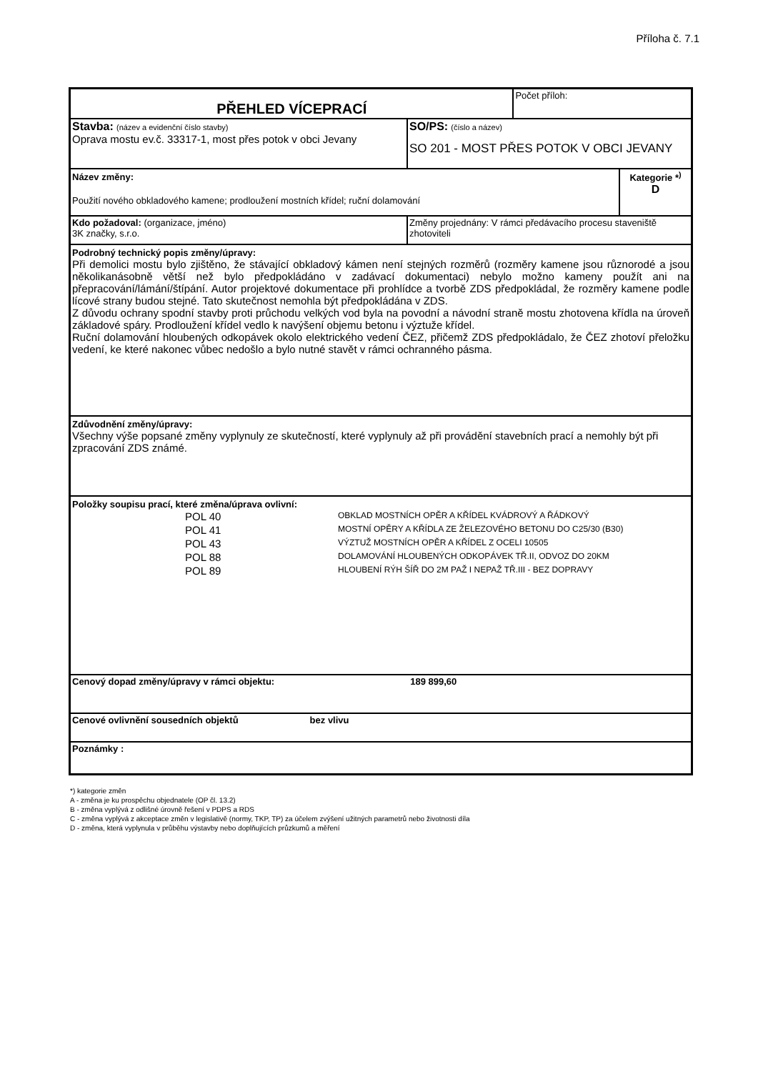Příloha č. 7.1
| PŘEHLED VÍCEPRACÍ | | Počet příloh: | |
| Stavba: (název a evidenční číslo stavby) Oprava mostu ev.č. 33317-1, most přes potok v obci Jevany | SO/PS: (číslo a název) SO 201 - MOST PŘES POTOK V OBCI JEVANY | | |
| Název změny: Použití nového obkladového kamene; prodloužení mostních křídel; ruční dolamování | | | Kategorie *<sup>)</sup> D |
| Kdo požadoval: (organizace, jméno) 3K značky, s.r.o. | Změny projednány: V rámci předávacího procesu staveniště zhotoviteli | | |
| Podrobný technický popis změny/úpravy: Při demolici mostu bylo zjištěno, že stávající obkladový kámen není stejných rozměrů (rozměry kamene jsou různorodé a jsou několikanásobně větší než bylo předpokládáno v zadávací dokumentaci) nebylo možno kameny použít ani na přepracování/lámání/štípání. Autor projektové dokumentace při prohlídce a tvorbě ZDS předpokládal, že rozměry kamene podle lícové strany budou stejné. Tato skutečnost nemohla být předpokládána v ZDS. Z důvodu ochrany spodní stavby proti průchodu velkých vod byla na povodní a návodní straně mostu zhotovena křídla na úroveň základové spáry. Prodloužení křídel vedlo k navýšení objemu betonu i výztuže křídel. Ruční dolamování hloubených odkopávek okolo elektrického vedení ČEZ, přičemž ZDS předpokládalo, že ČEZ zhotoví přeložku vedení, ke které nakonec vůbec nedošlo a bylo nutné stavět v rámci ochranného pásma. | | | |
| Zdůvodnění změny/úpravy: Všechny výše popsané změny vyplynuly ze skutečností, které vyplynuly až při provádění stavebních prací a nemohly být při zpracování ZDS známé. | | | |
| Položky soupisu prací, které změna/úprava ovlivní: / POL 40 / OBKLAD MOSTNÍCH OPĚR A KŘÍDEL KVÁDROVÝ A ŘÁDKOVÝ / / POL 41 / MOSTNÍ OPĚRY A KŘÍDLA ZE ŽELEZOVÉHO BETONU DO C25/30 (B30) / / POL 43 / VÝZTUŽ MOSTNÍCH OPĚR A KŘÍDEL Z OCELI 10505 / / POL 88 / DOLAMOVÁNÍ HLOUBENÝCH ODKOPÁVEK TŘ.II, ODVOZ DO 20KM / / POL 89 / HLOUBENÍ RÝH ŠÍŘ DO 2M PAŽ I NEPAŽ TŘ.III - BEZ DOPRAVY / | | | |
| Cenový dopad změny/úpravy v rámci objektu: 189 899,60 | | | |
| Cenové ovlivnění sousedních objektů bez vlivu | | | |
| Poznámky : | | | |
*) kategorie změn
A - změna je ku prospěchu objednatele (OP čl. 13.2)
B - změna vyplývá z odlišné úrovně řešení v PDPS a RDS
C - změna vyplývá z akceptace změn v legislativě (normy, TKP, TP) za účelem zvýšení užitných parametrů nebo životnosti díla
D - změna, která vyplynula v průběhu výstavby nebo doplňujících průzkumů a měření